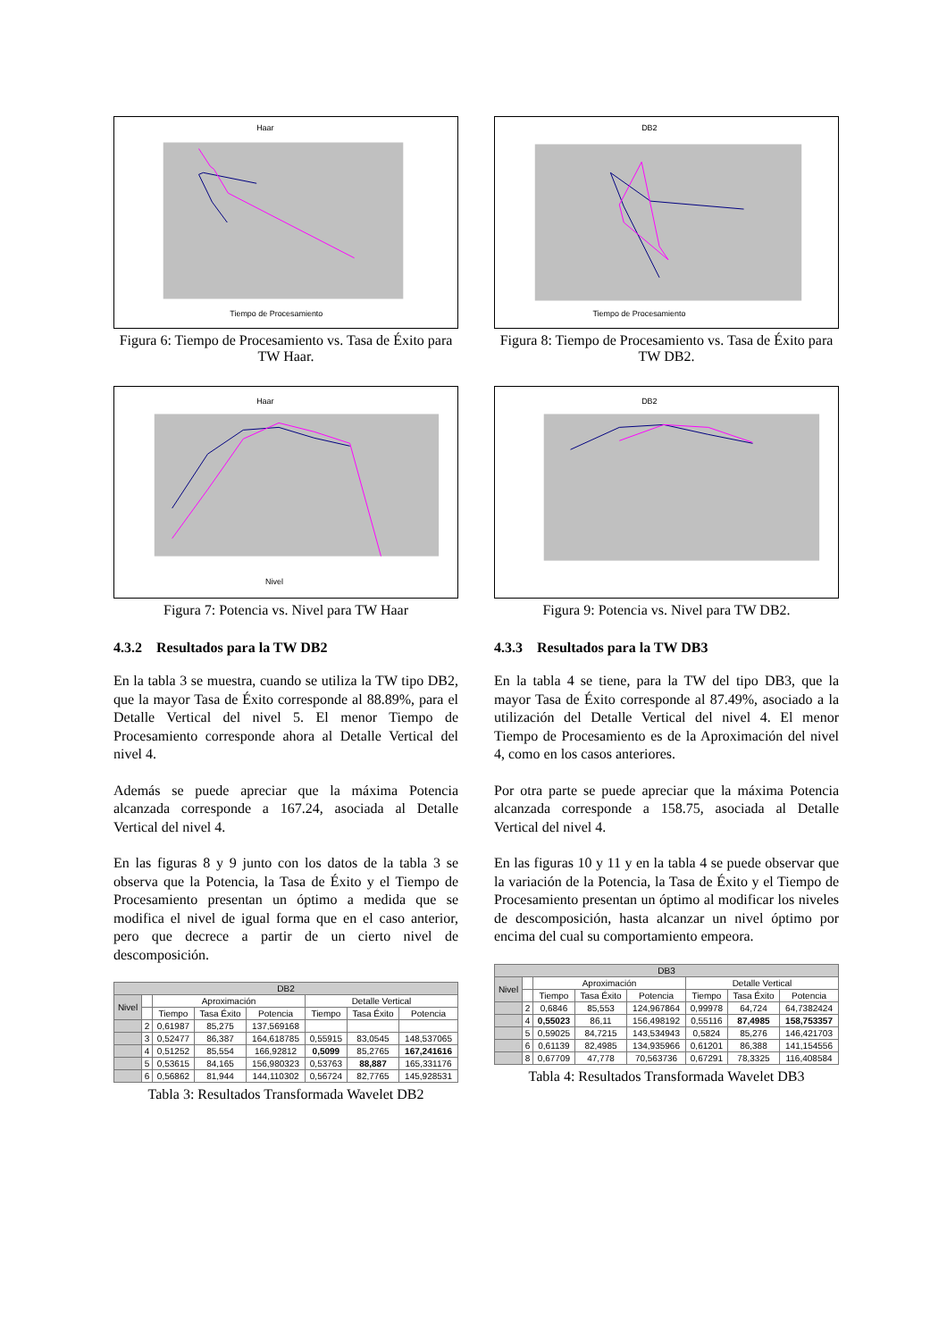Haar
Tiempo de Procesamiento
Figura 6: Tiempo de Procesamiento vs. Tasa de Éxito para TW Haar.
Haar
Nivel
Figura 7: Potencia vs. Nivel para TW Haar
4.3.2 Resultados para la TW DB2
En la tabla 3 se muestra, cuando se utiliza la TW tipo DB2, que la mayor Tasa de Éxito corresponde al 88.89%, para el Detalle Vertical del nivel 5. El menor Tiempo de Procesamiento corresponde ahora al Detalle Vertical del nivel 4.
Además se puede apreciar que la máxima Potencia alcanzada corresponde a 167.24, asociada al Detalle Vertical del nivel 4.
En las figuras 8 y 9 junto con los datos de la tabla 3 se observa que la Potencia, la Tasa de Éxito y el Tiempo de Procesamiento presentan un óptimo a medida que se modifica el nivel de igual forma que en el caso anterior, pero que decrece a partir de un cierto nivel de descomposición.
| DB2 | | | | | | | |
| --- | --- | --- | --- | --- | --- | --- | --- |
| Nivel | | Aproximación | | | Detalle Vertical | | |
| | | Tiempo | Tasa Éxito | Potencia | Tiempo | Tasa Éxito | Potencia |
| | 2 | 0,61987 | 85,275 | 137,569168 | | | |
| | 3 | 0,52477 | 86,387 | 164,618785 | 0,55915 | 83,0545 | 148,537065 |
| | 4 | 0,51252 | 85,554 | 166,92812 | 0,5099 | 85,2765 | 167,241616 |
| | 5 | 0,53615 | 84,165 | 156,980323 | 0,53763 | 88,887 | 165,331176 |
| | 6 | 0,56862 | 81,944 | 144,110302 | 0,56724 | 82,7765 | 145,928531 |
Tabla 3: Resultados Transformada Wavelet DB2
DB2
Tiempo de Procesamiento
Figura 8: Tiempo de Procesamiento vs. Tasa de Éxito para TW DB2.
DB2
Figura 9: Potencia vs. Nivel para TW DB2.
4.3.3 Resultados para la TW DB3
En la tabla 4 se tiene, para la TW del tipo DB3, que la mayor Tasa de Éxito corresponde al 87.49%, asociado a la utilización del Detalle Vertical del nivel 4. El menor Tiempo de Procesamiento es de la Aproximación del nivel 4, como en los casos anteriores.
Por otra parte se puede apreciar que la máxima Potencia alcanzada corresponde a 158.75, asociada al Detalle Vertical del nivel 4.
En las figuras 10 y 11 y en la tabla 4 se puede observar que la variación de la Potencia, la Tasa de Éxito y el Tiempo de Procesamiento presentan un óptimo al modificar los niveles de descomposición, hasta alcanzar un nivel óptimo por encima del cual su comportamiento empeora.
| DB3 | | | | | | | |
| --- | --- | --- | --- | --- | --- | --- | --- |
| Nivel | | Aproximación | | | Detalle Vertical | | |
| | | Tiempo | Tasa Éxito | Potencia | Tiempo | Tasa Éxito | Potencia |
| | 2 | 0,6846 | 85,553 | 124,967864 | 0,99978 | 64,724 | 64,7382424 |
| | 4 | 0,55023 | 86,11 | 156,498192 | 0,55116 | 87,4985 | 158,753357 |
| | 5 | 0,59025 | 84,7215 | 143,534943 | 0,5824 | 85,276 | 146,421703 |
| | 6 | 0,61139 | 82,4985 | 134,935966 | 0,61201 | 86,388 | 141,154556 |
| | 8 | 0,67709 | 47,778 | 70,563736 | 0,67291 | 78,3325 | 116,408584 |
Tabla 4: Resultados Transformada Wavelet DB3